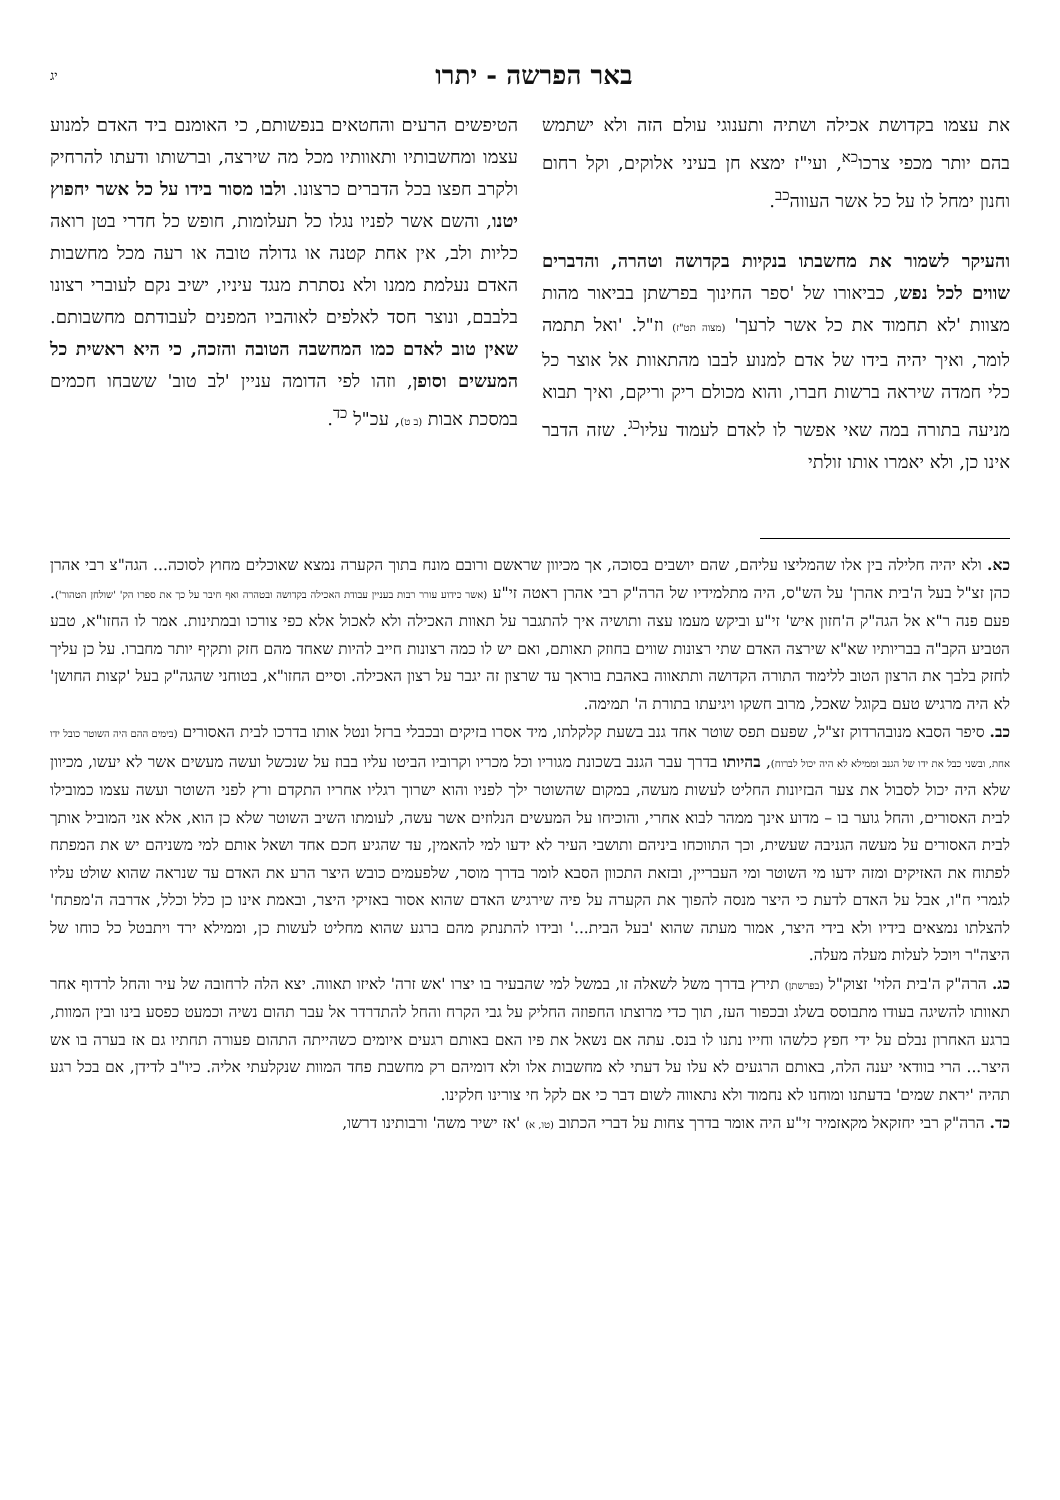באר הפרשה - יתרו
יג
את עצמו בקדושת אכילה ושתיה ותענוגי עולם הזה ולא ישתמש בהם יותר מכפי צרכו<sup>כא</sup>, ועי"ז ימצא חן בעיני אלוקים, וקל רחום וחנון ימחל לו על כל אשר העווה<sup>כב</sup>.
והעיקר לשמור את מחשבתו בנקיות בקדושה וטהרה, והדברים שווים לכל נפש, כביאורו של 'ספר החינוך בפרשתן בביאור מהות מצוות 'לא תחמוד את כל אשר לרעך' (מצוה תט"ז) וז"ל. 'ואל תתמה לומר, ואיך יהיה בידו של אדם למנוע לבבו מהתאוות אל אוצר כל כלי חמדה שיראה ברשות חברו, והוא מכולם ריק וריקם, ואיך תבוא מניעה בתורה במה שאי אפשר לו לאדם לעמוד עליו<sup>כג</sup>. שזה הדבר אינו כן, ולא יאמרו אותו זולתי
הטיפשים הרעים והחטאים בנפשותם, כי האומנם ביד האדם למנוע עצמו ומחשבותיו ותאוותיו מכל מה שירצה, וברשותו ודעתו להרחיק ולקרב חפצו בכל הדברים כרצונו. ולבו מסור בידו על כל אשר יחפוץ יטנו, והשם אשר לפניו נגלו כל תעלומות, חופש כל חדרי בטן רואה כליות ולב, אין אחת קטנה או גדולה טובה או רעה מכל מחשבות האדם נעלמת ממנו ולא נסתרת מנגד עיניו, ישיב נקם לעוברי רצונו בלבבם, ונוצר חסד לאלפים לאוהביו המפנים לעבודתם מחשבותם. שאין טוב לאדם כמו המחשבה הטובה והזכה, כי היא ראשית כל המעשים וסופן, וזהו לפי הדומה עניין 'לב טוב' ששבחו חכמים במסכת אבות (ב ט), עכ"ל <sup>כד</sup>.
כא. ולא יהיה חלילה בין אלו שהמליצו עליהם, שהם יושבים בסוכה, אך מכיוון שראשם ורובם מונח בתוך הקערה נמצא שאוכלים מחוץ לסוכה... הגה"צ רבי אהרן כהן זצ"ל בעל ה'בית אהרן' על הש"ס, היה מתלמידיו של הרה"ק רבי אהרן ראטה זי"ע (אשר כידוע עורר רבות בעניין עבודת האכילה בקדושה ובטהרה ואף חיבר על כך את ספרו הק' 'שולחן הטהור'). פעם פנה ר"א אל הגה"ק ה'חזון איש' זי"ע וביקש מעמו עצה ותושיה איך להתגבר על תאוות האכילה ולא לאכול אלא כפי צורכו ובמתינות. אמר לו החזו"א, טבע הטביע הקב"ה בבריותיו שא"א שירצה האדם שתי רצונות שווים בחוזק תאותם, ואם יש לו כמה רצונות חייב להיות שאחד מהם חזק ותקיף יותר מחברו. על כן עליך לחזק בלבך את הרצון הטוב ללימוד התורה הקדושה ותתאווה באהבת בוראך עד שרצון זה יגבר על רצון האכילה. וסיים החזו"א, בטוחני שהגה"ק בעל 'קצות החושן' לא היה מרגיש טעם בקוגל שאכל, מרוב חשקו ויגיעתו בתורת ה' תמימה.
כב. סיפר הסבא מנובהרדוק זצ"ל, שפעם תפס שוטר אחד גנב בשעת קלקלתו, מיד אסרו בזיקים ובכבלי ברזל ונטל אותו בדרכו לבית האסורים (בימים ההם היה השוטר כובל ידו אחת, ובשני כבל את ידו של הגנב וממילא לא היה יכול לברוח), בהיותו בדרך עבר הגנב בשכונת מגוריו וכל מכריו וקרוביו הביטו עליו בבוז על שנכשל ועשה מעשים אשר לא יעשו, מכיוון שלא היה יכול לסבול את צער הבזיונות החליט לעשות מעשה, במקום שהשוטר ילך לפניו והוא ישרוך רגליו אחריו התקדם ורץ לפני השוטר ועשה עצמו כמובילו לבית האסורים, והחל גוער בו – מדוע אינך ממהר לבוא אחרי, והוכיחו על המעשים הנלוזים אשר עשה, לעומתו השיב השוטר שלא כן הוא, אלא אני המוביל אותך לבית האסורים על מעשה הגניבה שעשית, וכך התווכחו ביניהם ותושבי העיר לא ידעו למי להאמין, עד שהגיע חכם אחד ושאל אותם למי משניהם יש את המפתח לפתוח את האזיקים ומזה ידעו מי השוטר ומי העבריין, ובזאת התכוון הסבא לומר בדרך מוסר, שלפעמים כובש היצר הרע את האדם עד שנראה שהוא שולט עליו לגמרי ח"ו, אבל על האדם לדעת כי היצר מנסה להפוך את הקערה על פיה שירגיש האדם שהוא אסור באזיקי היצר, ובאמת אינו כן כלל וכלל, אדרבה ה'מפתח' להצלתו נמצאים בידיו ולא בידי היצר, אמור מעתה שהוא 'בעל הבית...' ובידו להתנתק מהם ברגע שהוא מחליט לעשות כן, וממילא ירד ויתבטל כל כוחו של היצה"ר ויוכל לעלות מעלה מעלה.
כג. הרה"ק ה'בית הלוי' זצוק"ל (בפרשתן) תירץ בדרך משל לשאלה זו, במשל למי שהבעיר בו יצרו 'אש זרה' לאיזו תאווה. יצא הלה לרחובה של עיר והחל לרדוף אחר תאוותו להשיגה בעודו מתבוסס בשלג ובכפור העז, תוך כדי מרוצתו החפוזה החליק על גבי הקרח והחל להתדרדר אל עבר תהום נשיה וכמעט כפסע בינו ובין המוות, ברגע האחרון נבלם על ידי חפץ כלשהו וחייו נתנו לו בנס. עתה אם נשאל את פיו האם באותם רגעים איומים כשהייתה התהום פעורה תחתיו גם אז בערה בו אש היצר... הרי בוודאי יענה הלה, באותם הרגעים לא עלו על דעתי לא מחשבות אלו ולא דומיהם רק מחשבת פחד המוות שנקלעתי אליה. כיו"ב לדידן, אם בכל רגע תהיה 'יראת שמים' בדעתנו ומוחנו לא נחמוד ולא נתאווה לשום דבר כי אם לקל חי צורינו חלקינו.
כד. הרה"ק רבי יחזקאל מקאזמיר זי"ע היה אומר בדרך צחות על דברי הכתוב (טו, א) 'אז ישיר משה' ורבותינו דרשו,